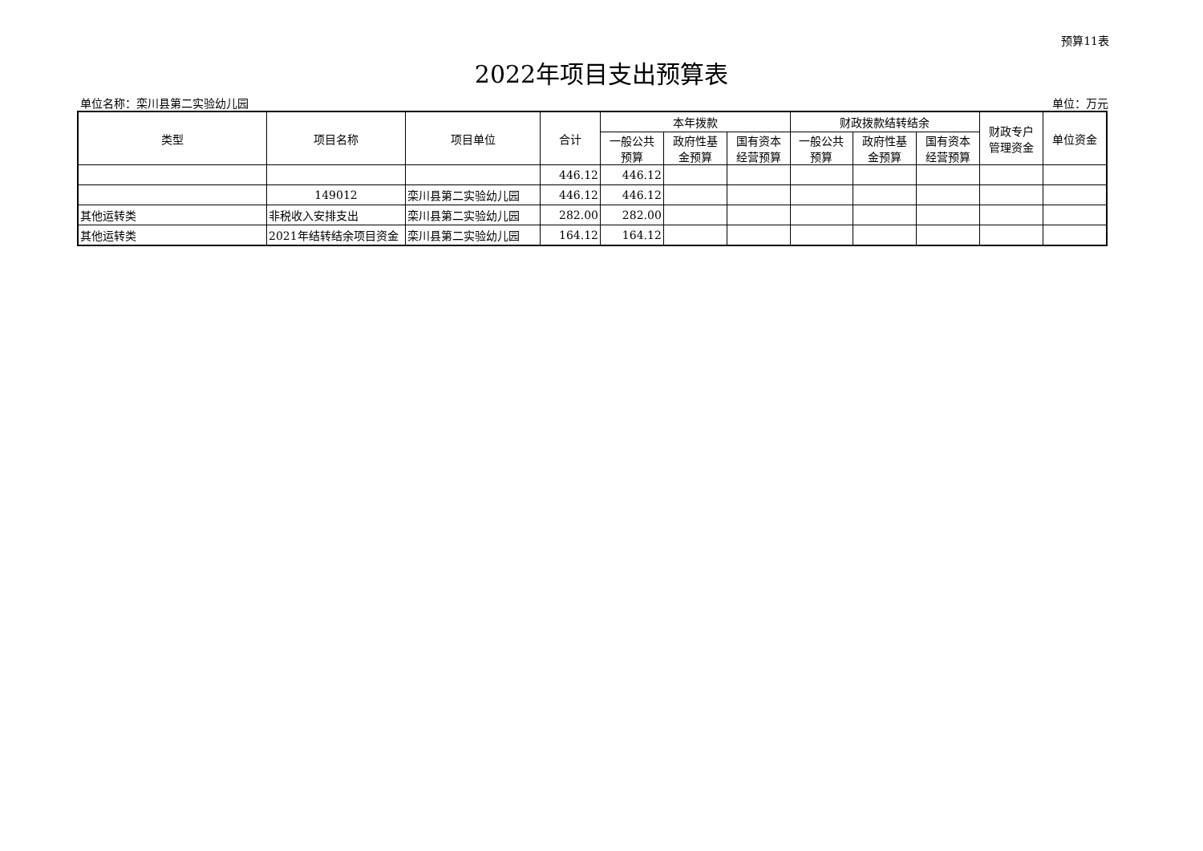预算11表
2022年项目支出预算表
单位名称：栾川县第二实验幼儿园 单位：万元
| 类型 | 项目名称 | 项目单位 | 合计 | 本年拨款 | | | 财政拨款结转结余 | | | 财政专户 管理资金 | 单位资金 |
| --- | --- | --- | --- | --- | --- | --- | --- | --- | --- | --- | --- |
| | | | | 一般公共 预算 | 政府性基 金预算 | 国有资本 经营预算 | 一般公共 预算 | 政府性基 金预算 | 国有资本 经营预算 | | |
| | | | 446.12 | 446.12 | | | | | | | |
| | 149012 | 栾川县第二实验幼儿园 | 446.12 | 446.12 | | | | | | | |
| 其他运转类 | 非税收入安排支出 | 栾川县第二实验幼儿园 | 282.00 | 282.00 | | | | | | | |
| 其他运转类 | 2021年结转结余项目资金 | 栾川县第二实验幼儿园 | 164.12 | 164.12 | | | | | | | |